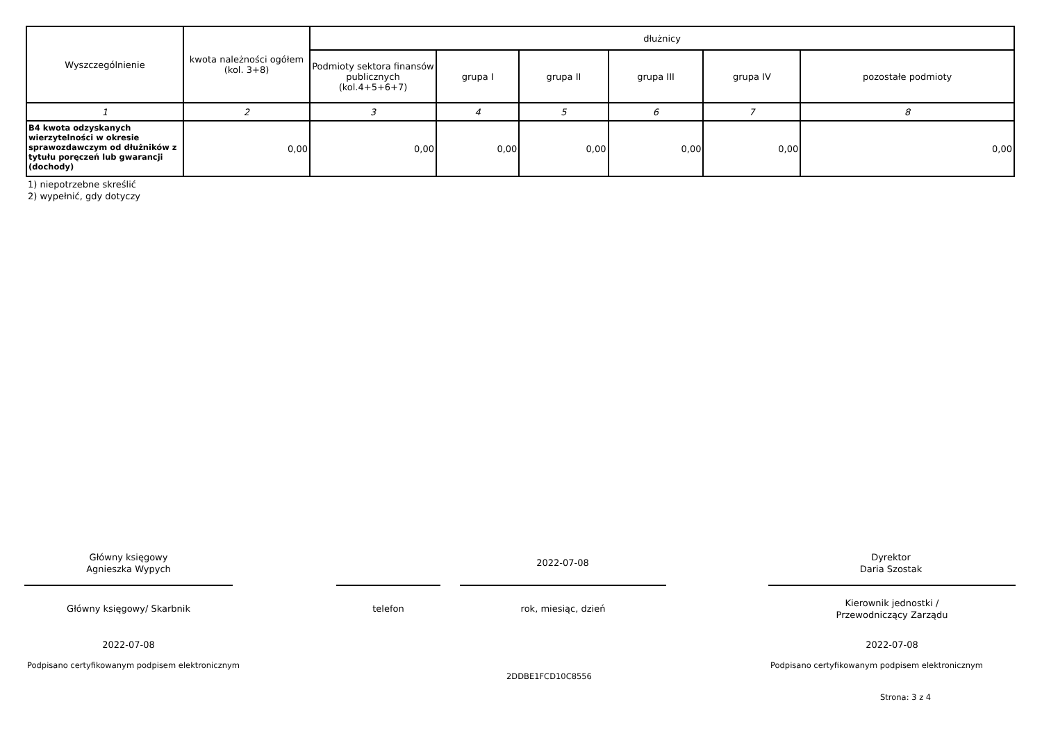| Wyszczególnienie | kwota należności ogółem (kol. 3+8) | dłużnicy | | | | | |
| --- | --- | --- | --- | --- | --- | --- | --- |
| | | Podmioty sektora finansów publicznych (kol.4+5+6+7) | grupa I | grupa II | grupa III | grupa IV | pozostałe podmioty |
| 1 | 2 | 3 | 4 | 5 | 6 | 7 | 8 |
| B4 kwota odzyskanych wierzytelności w okresie sprawozdawczym od dłużników z tytułu poręczeń lub gwarancji (dochody) | 0,00 | 0,00 | 0,00 | 0,00 | 0,00 | 0,00 | 0,00 |
1) niepotrzebne skreślić
2) wypełnić, gdy dotyczy
Główny księgowy
Agnieszka Wypych
2022-07-08
Dyrektor
Daria Szostak
Główny księgowy/ Skarbnik telefon rok, miesiąc, dzień
Kierownik jednostki /
Przewodniczący Zarządu
2022-07-08 2022-07-08
Podpisano certyfikowanym podpisem elektronicznym
Podpisano certyfikowanym podpisem elektronicznym
2DDBE1FCD10C8556
Strona: 3 z 4